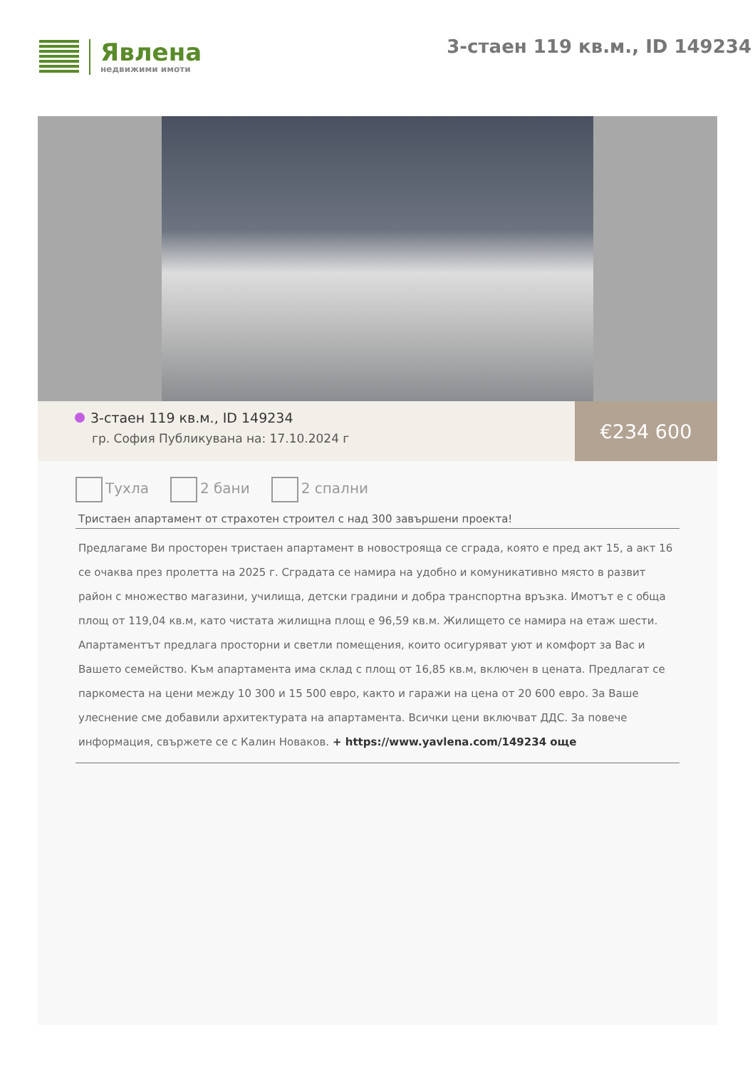Явлена
недвижими имоти
3-стаен 119 кв.м., ID 149234
3-стаен 119 кв.м., ID 149234
гр. София Публикувана на: 17.10.2024 г
€234 600
Тухла 2 бани 2 спални
Тристаен апартамент от страхотен строител с над 300 завършени проекта!
Предлагаме Ви просторен тристаен апартамент в новостроящa се сграда, която е пред акт 15, а акт 16 се очаква през пролетта на 2025 г. Сградата се намира на удобно и комуникативно място в развит район с множество магазини, училища, детски градини и добра транспортна връзка. Имотът е с обща площ от 119,04 кв.м, като чистата жилищна площ е 96,59 кв.м. Жилището се намира на етаж шести. Апартаментът предлага просторни и светли помещения, които осигуряват уют и комфорт за Вас и Вашето семейство. Към апартамента има склад с площ от 16,85 кв.м, включен в цената. Предлагат се паркоместа на цени между 10 300 и 15 500 евро, както и гаражи на цена от 20 600 евро. За Ваше улеснение сме добавили архитектурата на апартамента. Всички цени включват ДДС. За повече информация, свържете се с Калин Новаков. + https://www.yavlena.com/149234 още